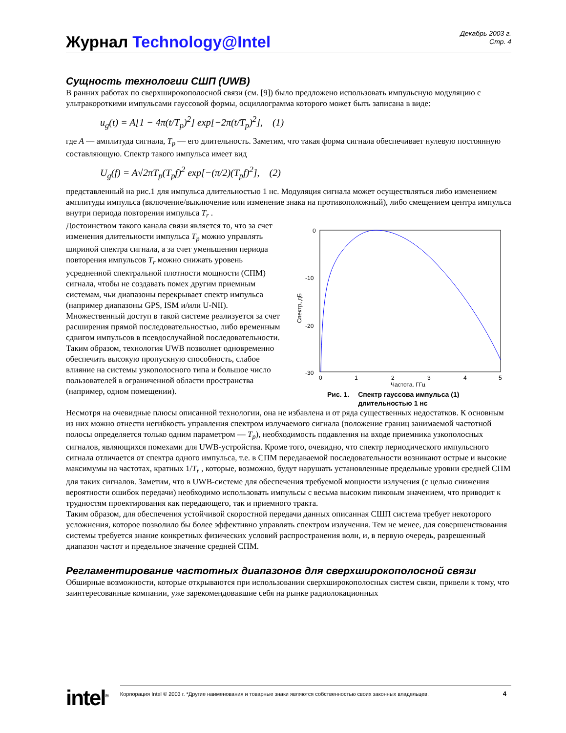Журнал Technology@Intel
Декабрь 2003 г.
Стр. 4
Сущность технологии СШП (UWB)
В ранних работах по сверхширокополосной связи (см. [9]) было предложено использовать импульсную модуляцию с ультракороткими импульсами гауссовой формы, осциллограмма которого может быть записана в виде:
u<sub>g</sub>(t) = A[1 − 4π(t/T<sub>p</sub>)<sup>2</sup>] exp[−2π(t/T<sub>p</sub>)<sup>2</sup>], (1)
где A — амплитуда сигнала, T<sub>p</sub> — его длительность. Заметим, что такая форма сигнала обеспечивает нулевую постоянную составляющую. Спектр такого импульса имеет вид
U<sub>g</sub>(f) = A√2πT<sub>p</sub>(T<sub>p</sub>f)<sup>2</sup> exp[−(π/2)(T<sub>p</sub>f)<sup>2</sup>], (2)
представленный на рис.1 для импульса длительностью 1 нс. Модуляция сигнала может осуществляться либо изменением амплитуды импульса (включение/выключение или изменение знака на противоположный), либо смещением центра импульса внутри периода повторения импульса T<sub>r</sub> .
Достоинством такого канала связи является то, что за счет изменения длительности импульса T<sub>p</sub> можно управлять шириной спектра сигнала, а за счет уменьшения периода повторения импульсов T<sub>r</sub> можно снижать уровень усредненной спектральной плотности мощности (СПМ) сигнала, чтобы не создавать помех другим приемным системам, чьи диапазоны перекрывает спектр импульса (например диапазоны GPS, ISM и/или U-NII). Множественный доступ в такой системе реализуется за счет расширения прямой последовательностью, либо временным сдвигом импульсов в псевдослучайной последовательности. Таким образом, технология UWB позволяет одновременно обеспечить высокую пропускную способность, слабое влияние на системы узкополосного типа и большое число пользователей в ограниченной области пространства (например, одном помещении).
0
-10
-20
-30
0
1
2
3
4
5
Частота, ГГц
Спектр, дБ
Рис. 1. Спектр гауссова импульса (1)
длительностью 1 нс
Несмотря на очевидные плюсы описанной технологии, она не избавлена и от ряда существенных недостатков. К основным из них можно отнести негибкость управления спектром излучаемого сигнала (положение границ занимаемой частотной полосы определяется только одним параметром — T<sub>p</sub>), необходимость подавления на входе приемника узкополосных сигналов, являющихся помехами для UWB-устройства. Кроме того, очевидно, что спектр периодического импульсного сигнала отличается от спектра одного импульса, т.е. в СПМ передаваемой последовательности возникают острые и высокие максимумы на частотах, кратных 1/T<sub>r</sub> , которые, возможно, будут нарушать установленные предельные уровни средней СПМ для таких сигналов. Заметим, что в UWB-системе для обеспечения требуемой мощности излучения (с целью снижения вероятности ошибок передачи) необходимо использовать импульсы с весьма высоким пиковым значением, что приводит к трудностям проектирования как передающего, так и приемного тракта.
Таким образом, для обеспечения устойчивой скоростной передачи данных описанная СШП система требует некоторого усложнения, которое позволило бы более эффективно управлять спектром излучения. Тем не менее, для совершенствования системы требуется знание конкретных физических условий распространения волн, и, в первую очередь, разрешенный диапазон частот и предельное значение средней СПМ.
Регламентирование частотных диапазонов для сверхширокополосной связи
Обширные возможности, которые открываются при использовании сверхширокополосных систем связи, привели к тому, что заинтересованные компании, уже зарекомендовавшие себя на рынке радиолокационных
intel<sup>®</sup>
Корпорация Intel © 2003 г. *Другие наименования и товарные знаки являются собственностью своих законных владельцев. 4